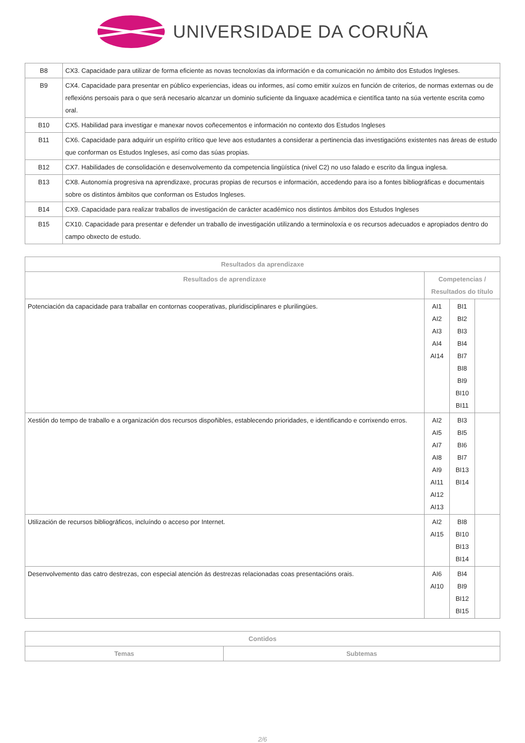UNIVERSIDADE DA CORUÑA
| B8 | CX3. Capacidade para utilizar de forma eficiente as novas tecnoloxías da información e da comunicación no ámbito dos Estudos Ingleses. |
| B9 | CX4. Capacidade para presentar en público experiencias, ideas ou informes, así como emitir xuízos en función de criterios, de normas externas ou de reflexións persoais para o que será necesario alcanzar un dominio suficiente da linguaxe académica e científica tanto na súa vertente escrita como oral. |
| B10 | CX5. Habilidad para investigar e manexar novos coñecementos e información no contexto dos Estudos Ingleses |
| B11 | CX6. Capacidade para adquirir un espírito crítico que leve aos estudantes a considerar a pertinencia das investigacións existentes nas áreas de estudo que conforman os Estudos Ingleses, así como das súas propias. |
| B12 | CX7. Habilidades de consolidación e desenvolvemento da competencia lingüística (nivel C2) no uso falado e escrito da lingua inglesa. |
| B13 | CX8. Autonomía progresiva na aprendizaxe, procuras propias de recursos e información, accedendo para iso a fontes bibliográficas e documentais sobre os distintos ámbitos que conforman os Estudos Ingleses. |
| B14 | CX9. Capacidade para realizar traballos de investigación de carácter académico nos distintos ámbitos dos Estudos Ingleses |
| B15 | CX10. Capacidade para presentar e defender un traballo de investigación utilizando a terminoloxía e os recursos adecuados e apropiados dentro do campo obxecto de estudo. |
| Resultados da aprendizaxe | | | |
| --- | --- | --- | --- |
| Resultados de aprendizaxe | Competencias / Resultados do título | | |
| Potenciación da capacidade para traballar en contornas cooperativas, pluridisciplinares e plurilingües. | AI1 AI2 AI3 AI4 AI14 | BI1 BI2 BI3 BI4 BI7 BI8 BI9 BI10 BI11 | |
| Xestión do tempo de traballo e a organización dos recursos dispoñibles, establecendo prioridades, e identificando e corrixendo erros. | AI2 AI5 AI7 AI8 AI9 AI11 AI12 AI13 | BI3 BI5 BI6 BI7 BI13 BI14 | |
| Utilización de recursos bibliográficos, incluíndo o acceso por Internet. | AI2 AI15 | BI8 BI10 BI13 BI14 | |
| Desenvolvemento das catro destrezas, con especial atención ás destrezas relacionadas coas presentacións orais. | AI6 AI10 | BI4 BI9 BI12 BI15 | |
| Contidos | |
| --- | --- |
| Temas | Subtemas |
2/6